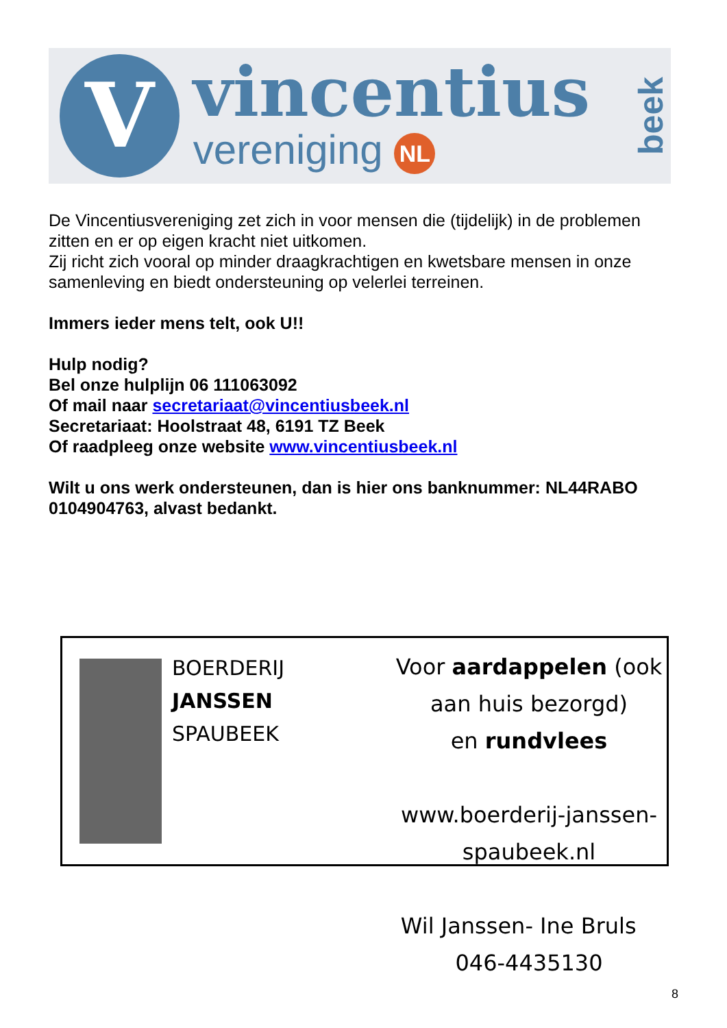V
vincentius
vereniging NL
beek
De Vincentiusvereniging zet zich in voor mensen die (tijdelijk) in de problemen zitten en er op eigen kracht niet uitkomen.
Zij richt zich vooral op minder draagkrachtigen en kwetsbare mensen in onze samenleving en biedt ondersteuning op velerlei terreinen.
Immers ieder mens telt, ook U!!
Hulp nodig?
Bel onze hulplijn 06 111063092
Of mail naar secretariaat@vincentiusbeek.nl
Secretariaat: Hoolstraat 48, 6191 TZ Beek
Of raadpleeg onze website www.vincentiusbeek.nl
Wilt u ons werk ondersteunen, dan is hier ons banknummer: NL44RABO 0104904763, alvast bedankt.
BOERDERIJ
JANSSEN
SPAUBEEK
Voor aardappelen (ook aan huis bezorgd)
en rundvlees
www.boerderij-janssen-spaubeek.nl
Wil Janssen- Ine Bruls 046-4435130
8